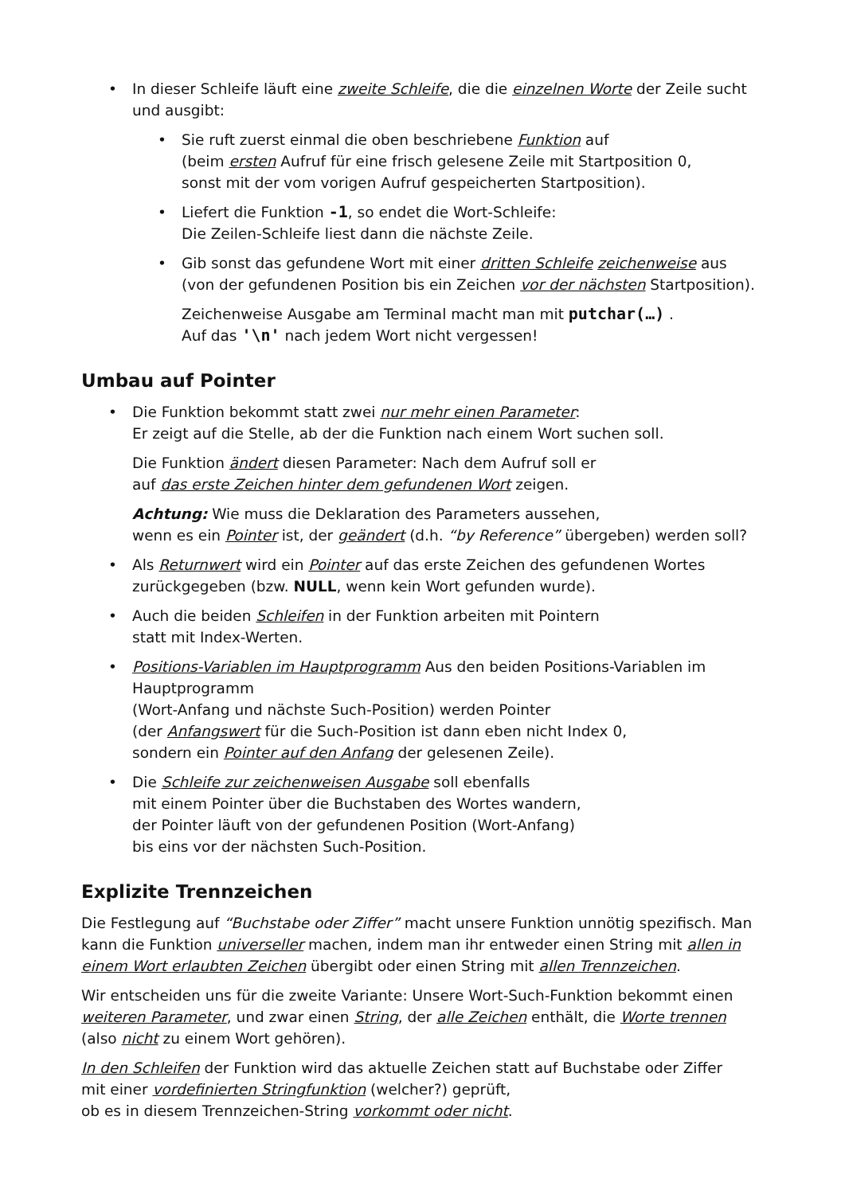• In dieser Schleife läuft eine zweite Schleife, die die einzelnen Worte der Zeile sucht und ausgibt:
• Sie ruft zuerst einmal die oben beschriebene Funktion auf
(beim ersten Aufruf für eine frisch gelesene Zeile mit Startposition 0,
sonst mit der vom vorigen Aufruf gespeicherten Startposition).
• Liefert die Funktion -1, so endet die Wort-Schleife:
Die Zeilen-Schleife liest dann die nächste Zeile.
• Gib sonst das gefundene Wort mit einer dritten Schleife zeichenweise aus
(von der gefundenen Position bis ein Zeichen vor der nächsten Startposition).
Zeichenweise Ausgabe am Terminal macht man mit putchar(…) .
Auf das '\n' nach jedem Wort nicht vergessen!
Umbau auf Pointer
• Die Funktion bekommt statt zwei nur mehr einen Parameter:
Er zeigt auf die Stelle, ab der die Funktion nach einem Wort suchen soll.
Die Funktion ändert diesen Parameter: Nach dem Aufruf soll er
auf das erste Zeichen hinter dem gefundenen Wort zeigen.
Achtung: Wie muss die Deklaration des Parameters aussehen,
wenn es ein Pointer ist, der geändert (d.h. “by Reference” übergeben) werden soll?
• Als Returnwert wird ein Pointer auf das erste Zeichen des gefundenen Wortes zurückgegeben (bzw. NULL, wenn kein Wort gefunden wurde).
• Auch die beiden Schleifen in der Funktion arbeiten mit Pointern
statt mit Index-Werten.
• Positions-Variablen im Hauptprogramm Aus den beiden Positions-Variablen im Hauptprogramm
(Wort-Anfang und nächste Such-Position) werden Pointer
(der Anfangswert für die Such-Position ist dann eben nicht Index 0,
sondern ein Pointer auf den Anfang der gelesenen Zeile).
• Die Schleife zur zeichenweisen Ausgabe soll ebenfalls
mit einem Pointer über die Buchstaben des Wortes wandern,
der Pointer läuft von der gefundenen Position (Wort-Anfang)
bis eins vor der nächsten Such-Position.
Explizite Trennzeichen
Die Festlegung auf “Buchstabe oder Ziffer” macht unsere Funktion unnötig spezifisch. Man kann die Funktion universeller machen, indem man ihr entweder einen String mit allen in einem Wort erlaubten Zeichen übergibt oder einen String mit allen Trennzeichen.
Wir entscheiden uns für die zweite Variante: Unsere Wort-Such-Funktion bekommt einen weiteren Parameter, und zwar einen String, der alle Zeichen enthält, die Worte trennen (also nicht zu einem Wort gehören).
In den Schleifen der Funktion wird das aktuelle Zeichen statt auf Buchstabe oder Ziffer
mit einer vordefinierten Stringfunktion (welcher?) geprüft,
ob es in diesem Trennzeichen-String vorkommt oder nicht.